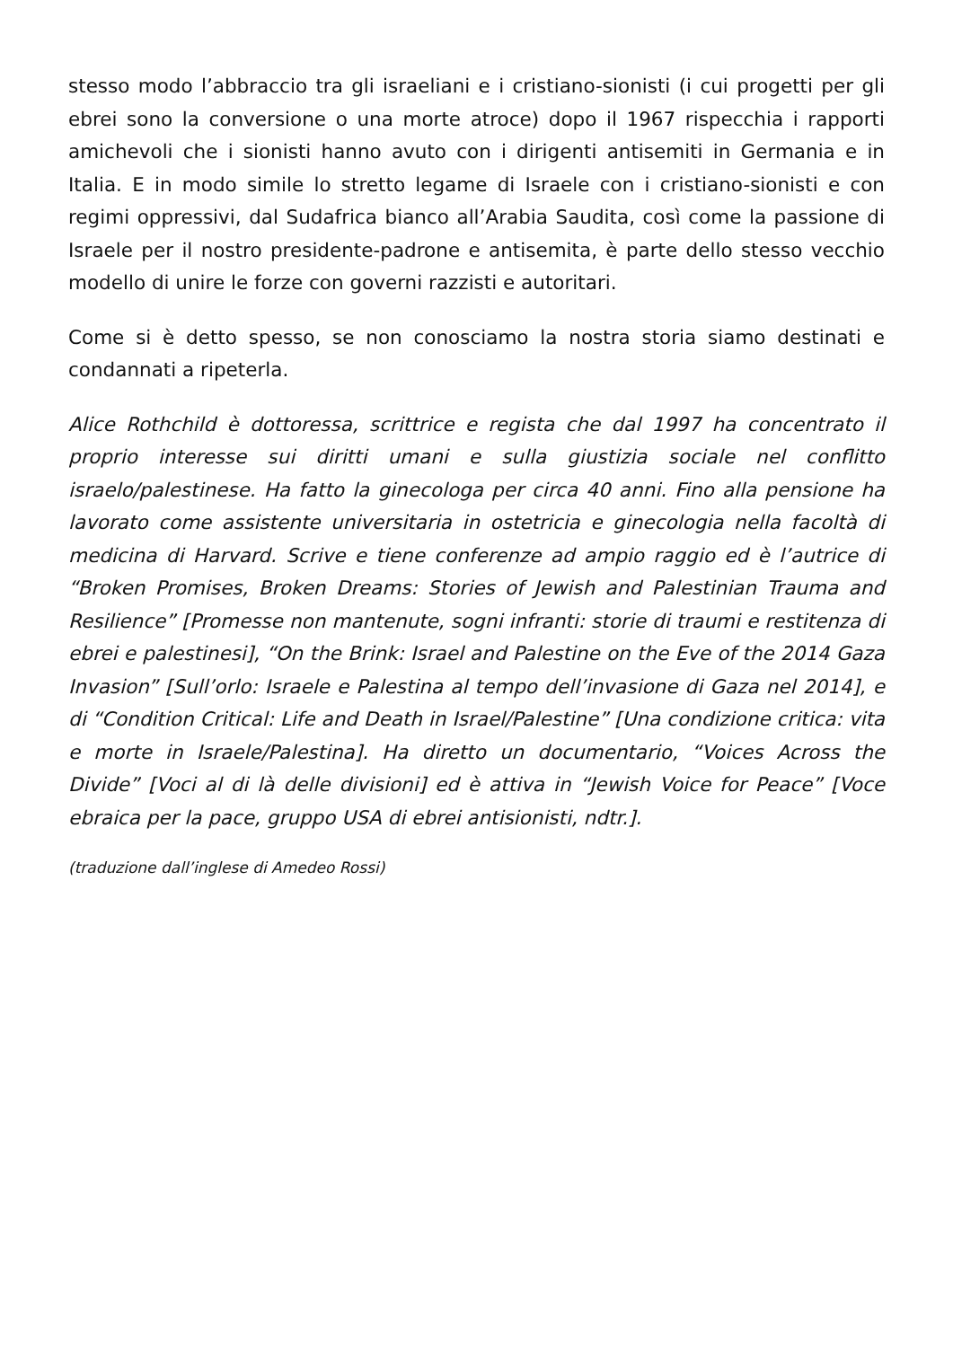stesso modo l’abbraccio tra gli israeliani e i cristiano-sionisti (i cui progetti per gli ebrei sono la conversione o una morte atroce) dopo il 1967 rispecchia i rapporti amichevoli che i sionisti hanno avuto con i dirigenti antisemiti in Germania e in Italia. E in modo simile lo stretto legame di Israele con i cristiano-sionisti e con regimi oppressivi, dal Sudafrica bianco all’Arabia Saudita, così come la passione di Israele per il nostro presidente-padrone e antisemita, è parte dello stesso vecchio modello di unire le forze con governi razzisti e autoritari.
Come si è detto spesso, se non conosciamo la nostra storia siamo destinati e condannati a ripeterla.
Alice Rothchild è dottoressa, scrittrice e regista che dal 1997 ha concentrato il proprio interesse sui diritti umani e sulla giustizia sociale nel conflitto israelo/palestinese. Ha fatto la ginecologa per circa 40 anni. Fino alla pensione ha lavorato come assistente universitaria in ostetricia e ginecologia nella facoltà di medicina di Harvard. Scrive e tiene conferenze ad ampio raggio ed è l’autrice di “Broken Promises, Broken Dreams: Stories of Jewish and Palestinian Trauma and Resilience” [Promesse non mantenute, sogni infranti: storie di traumi e restitenza di ebrei e palestinesi], “On the Brink: Israel and Palestine on the Eve of the 2014 Gaza Invasion” [Sull’orlo: Israele e Palestina al tempo dell’invasione di Gaza nel 2014], e di “Condition Critical: Life and Death in Israel/Palestine” [Una condizione critica: vita e morte in Israele/Palestina]. Ha diretto un documentario, “Voices Across the Divide” [Voci al di là delle divisioni] ed è attiva in “Jewish Voice for Peace” [Voce ebraica per la pace, gruppo USA di ebrei antisionisti, ndtr.].
(traduzione dall’inglese di Amedeo Rossi)